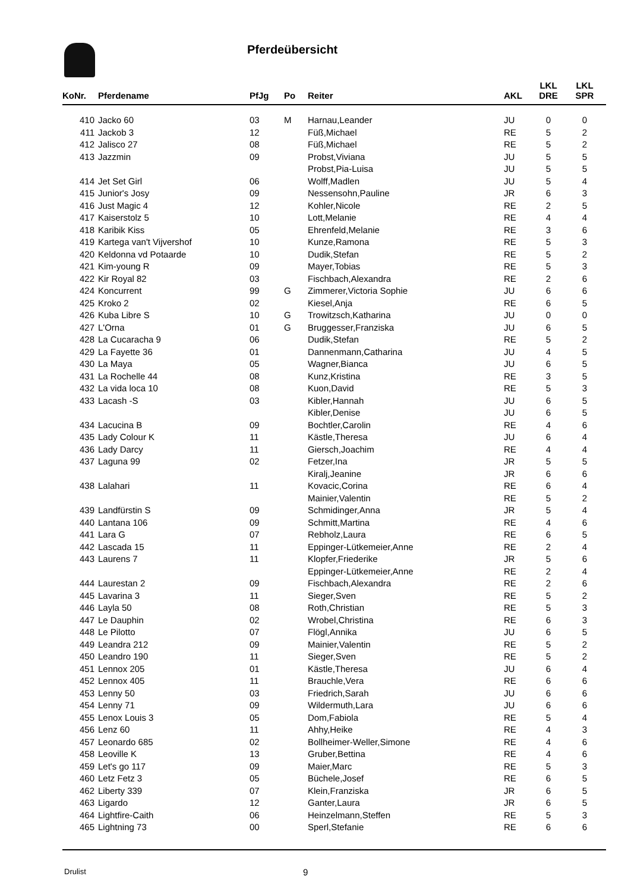Pferdeübersicht
| KoNr. | Pferdename | PfJg | Po | Reiter | AKL | LKL DRE | LKL SPR |
| --- | --- | --- | --- | --- | --- | --- | --- |
| 410 | Jacko 60 | 03 | M | Harnau,Leander | JU | 0 | 0 |
| 411 | Jackob 3 | 12 | | Füß,Michael | RE | 5 | 2 |
| 412 | Jalisco 27 | 08 | | Füß,Michael | RE | 5 | 2 |
| 413 | Jazzmin | 09 | | Probst,Viviana | JU | 5 | 5 |
| | | | | Probst,Pia-Luisa | JU | 5 | 5 |
| 414 | Jet Set Girl | 06 | | Wolff,Madlen | JU | 5 | 4 |
| 415 | Junior's Josy | 09 | | Nessensohn,Pauline | JR | 6 | 3 |
| 416 | Just Magic 4 | 12 | | Kohler,Nicole | RE | 2 | 5 |
| 417 | Kaiserstolz 5 | 10 | | Lott,Melanie | RE | 4 | 4 |
| 418 | Karibik Kiss | 05 | | Ehrenfeld,Melanie | RE | 3 | 6 |
| 419 | Kartega van't Vijvershof | 10 | | Kunze,Ramona | RE | 5 | 3 |
| 420 | Keldonna vd Potaarde | 10 | | Dudik,Stefan | RE | 5 | 2 |
| 421 | Kim-young R | 09 | | Mayer,Tobias | RE | 5 | 3 |
| 422 | Kir Royal 82 | 03 | | Fischbach,Alexandra | RE | 2 | 6 |
| 424 | Koncurrent | 99 | G | Zimmerer,Victoria Sophie | JU | 6 | 6 |
| 425 | Kroko 2 | 02 | | Kiesel,Anja | RE | 6 | 5 |
| 426 | Kuba Libre S | 10 | G | Trowitzsch,Katharina | JU | 0 | 0 |
| 427 | L'Orna | 01 | G | Bruggesser,Franziska | JU | 6 | 5 |
| 428 | La Cucaracha 9 | 06 | | Dudik,Stefan | RE | 5 | 2 |
| 429 | La Fayette 36 | 01 | | Dannenmann,Catharina | JU | 4 | 5 |
| 430 | La Maya | 05 | | Wagner,Bianca | JU | 6 | 5 |
| 431 | La Rochelle 44 | 08 | | Kunz,Kristina | RE | 3 | 5 |
| 432 | La vida loca 10 | 08 | | Kuon,David | RE | 5 | 3 |
| 433 | Lacash -S | 03 | | Kibler,Hannah | JU | 6 | 5 |
| | | | | Kibler,Denise | JU | 6 | 5 |
| 434 | Lacucina B | 09 | | Bochtler,Carolin | RE | 4 | 6 |
| 435 | Lady Colour K | 11 | | Kästle,Theresa | JU | 6 | 4 |
| 436 | Lady Darcy | 11 | | Giersch,Joachim | RE | 4 | 4 |
| 437 | Laguna 99 | 02 | | Fetzer,Ina | JR | 5 | 5 |
| | | | | Kiralj,Jeanine | JR | 6 | 6 |
| 438 | Lalahari | 11 | | Kovacic,Corina | RE | 6 | 4 |
| | | | | Mainier,Valentin | RE | 5 | 2 |
| 439 | Landfürstin S | 09 | | Schmidinger,Anna | JR | 5 | 4 |
| 440 | Lantana 106 | 09 | | Schmitt,Martina | RE | 4 | 6 |
| 441 | Lara G | 07 | | Rebholz,Laura | RE | 6 | 5 |
| 442 | Lascada 15 | 11 | | Eppinger-Lütkemeier,Anne | RE | 2 | 4 |
| 443 | Laurens 7 | 11 | | Klopfer,Friederike | JR | 5 | 6 |
| | | | | Eppinger-Lütkemeier,Anne | RE | 2 | 4 |
| 444 | Laurestan 2 | 09 | | Fischbach,Alexandra | RE | 2 | 6 |
| 445 | Lavarina 3 | 11 | | Sieger,Sven | RE | 5 | 2 |
| 446 | Layla 50 | 08 | | Roth,Christian | RE | 5 | 3 |
| 447 | Le Dauphin | 02 | | Wrobel,Christina | RE | 6 | 3 |
| 448 | Le Pilotto | 07 | | Flögl,Annika | JU | 6 | 5 |
| 449 | Leandra 212 | 09 | | Mainier,Valentin | RE | 5 | 2 |
| 450 | Leandro 190 | 11 | | Sieger,Sven | RE | 5 | 2 |
| 451 | Lennox 205 | 01 | | Kästle,Theresa | JU | 6 | 4 |
| 452 | Lennox 405 | 11 | | Brauchle,Vera | RE | 6 | 6 |
| 453 | Lenny 50 | 03 | | Friedrich,Sarah | JU | 6 | 6 |
| 454 | Lenny 71 | 09 | | Wildermuth,Lara | JU | 6 | 6 |
| 455 | Lenox Louis 3 | 05 | | Dom,Fabiola | RE | 5 | 4 |
| 456 | Lenz 60 | 11 | | Ahhy,Heike | RE | 4 | 3 |
| 457 | Leonardo 685 | 02 | | Bollheimer-Weller,Simone | RE | 4 | 6 |
| 458 | Leoville K | 13 | | Gruber,Bettina | RE | 4 | 6 |
| 459 | Let's go 117 | 09 | | Maier,Marc | RE | 5 | 3 |
| 460 | Letz Fetz 3 | 05 | | Büchele,Josef | RE | 6 | 5 |
| 462 | Liberty 339 | 07 | | Klein,Franziska | JR | 6 | 5 |
| 463 | Ligardo | 12 | | Ganter,Laura | JR | 6 | 5 |
| 464 | Lightfire-Caith | 06 | | Heinzelmann,Steffen | RE | 5 | 3 |
| 465 | Lightning 73 | 00 | | Sperl,Stefanie | RE | 6 | 6 |
Drulist 9